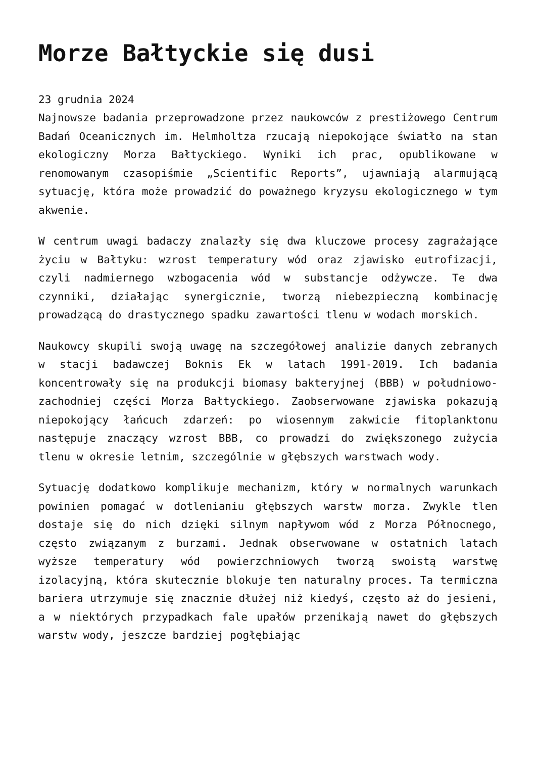Morze Bałtyckie się dusi
23 grudnia 2024
Najnowsze badania przeprowadzone przez naukowców z prestiżowego Centrum Badań Oceanicznych im. Helmholtza rzucają niepokojące światło na stan ekologiczny Morza Bałtyckiego. Wyniki ich prac, opublikowane w renomowanym czasopiśmie „Scientific Reports”, ujawniają alarmującą sytuację, która może prowadzić do poważnego kryzysu ekologicznego w tym akwenie.
W centrum uwagi badaczy znalazły się dwa kluczowe procesy zagrażające życiu w Bałtyku: wzrost temperatury wód oraz zjawisko eutrofizacji, czyli nadmiernego wzbogacenia wód w substancje odżywcze. Te dwa czynniki, działając synergicznie, tworzą niebezpieczną kombinację prowadzącą do drastycznego spadku zawartości tlenu w wodach morskich.
Naukowcy skupili swoją uwagę na szczegółowej analizie danych zebranych w stacji badawczej Boknis Ek w latach 1991-2019. Ich badania koncentrowały się na produkcji biomasy bakteryjnej (BBB) w południowo-zachodniej części Morza Bałtyckiego. Zaobserwowane zjawiska pokazują niepokojący łańcuch zdarzeń: po wiosennym zakwicie fitoplanktonu następuje znaczący wzrost BBB, co prowadzi do zwiększonego zużycia tlenu w okresie letnim, szczególnie w głębszych warstwach wody.
Sytuację dodatkowo komplikuje mechanizm, który w normalnych warunkach powinien pomagać w dotlenianiu głębszych warstw morza. Zwykle tlen dostaje się do nich dzięki silnym napływom wód z Morza Północnego, często związanym z burzami. Jednak obserwowane w ostatnich latach wyższe temperatury wód powierzchniowych tworzą swoistą warstwę izolacyjną, która skutecznie blokuje ten naturalny proces. Ta termiczna bariera utrzymuje się znacznie dłużej niż kiedyś, często aż do jesieni, a w niektórych przypadkach fale upałów przenikają nawet do głębszych warstw wody, jeszcze bardziej pogłębiając